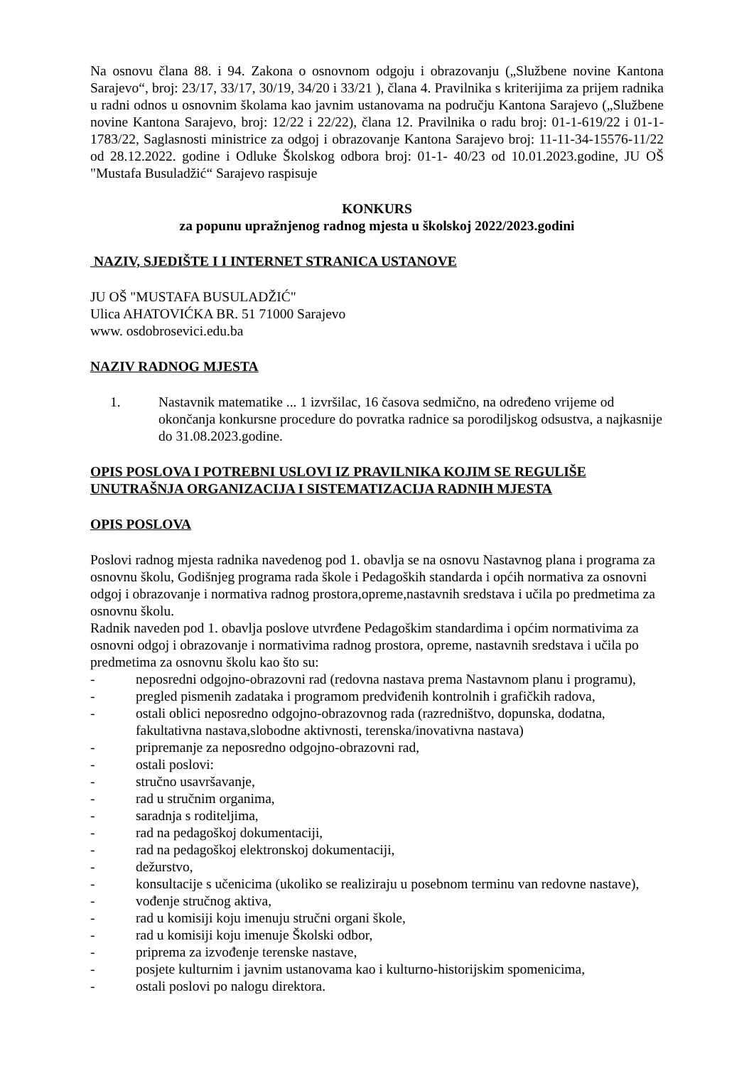Na osnovu člana 88. i 94. Zakona o osnovnom odgoju i obrazovanju („Službene novine Kantona Sarajevo“, broj: 23/17, 33/17, 30/19, 34/20 i 33/21 ), člana 4. Pravilnika s kriterijima za prijem radnika u radni odnos u osnovnim školama kao javnim ustanovama na području Kantona Sarajevo („Službene novine Kantona Sarajevo, broj: 12/22 i 22/22), člana 12. Pravilnika o radu broj: 01-1-619/22 i 01-1-1783/22, Saglasnosti ministrice za odgoj i obrazovanje Kantona Sarajevo broj: 11-11-34-15576-11/22 od 28.12.2022. godine i Odluke Školskog odbora broj: 01-1- 40/23 od 10.01.2023.godine, JU OŠ "Mustafa Busuladžić“ Sarajevo raspisuje
KONKURS
za popunu upražnjenog radnog mjesta u školskoj 2022/2023.godini
NAZIV, SJEDIŠTE I I INTERNET STRANICA USTANOVE
JU OŠ "MUSTAFA BUSULADŽIĆ"
Ulica AHATOVIĆKA BR. 51 71000 Sarajevo
www. osdobrosevici.edu.ba
NAZIV RADNOG MJESTA
1. Nastavnik matematike ... 1 izvršilac, 16 časova sedmično, na određeno vrijeme od okončanja konkursne procedure do povratka radnice sa porodiljskog odsustva, a najkasnije do 31.08.2023.godine.
OPIS POSLOVA I POTREBNI USLOVI IZ PRAVILNIKA KOJIM SE REGULIŠE UNUTRAŠNJA ORGANIZACIJA I SISTEMATIZACIJA RADNIH MJESTA
OPIS POSLOVA
Poslovi radnog mjesta radnika navedenog pod 1. obavlja se na osnovu Nastavnog plana i programa za osnovnu školu, Godišnjeg programa rada škole i Pedagoških standarda i općih normativa za osnovni odgoj i obrazovanje i normativa radnog prostora,opreme,nastavnih sredstava i učila po predmetima za osnovnu školu.
Radnik naveden pod 1. obavlja poslove utvrđene Pedagoškim standardima i općim normativima za osnovni odgoj i obrazovanje i normativima radnog prostora, opreme, nastavnih sredstava i učila po predmetima za osnovnu školu kao što su:
- neposredni odgojno-obrazovni rad (redovna nastava prema Nastavnom planu i programu),
- pregled pismenih zadataka i programom predviđenih kontrolnih i grafičkih radova,
- ostali oblici neposredno odgojno-obrazovnog rada (razredništvo, dopunska, dodatna, fakultativna nastava,slobodne aktivnosti, terenska/inovativna nastava)
- pripremanje za neposredno odgojno-obrazovni rad,
- ostali poslovi:
- stručno usavršavanje,
- rad u stručnim organima,
- saradnja s roditeljima,
- rad na pedagoškoj dokumentaciji,
- rad na pedagoškoj elektronskoj dokumentaciji,
- dežurstvo,
- konsultacije s učenicima (ukoliko se realiziraju u posebnom terminu van redovne nastave),
- vođenje stručnog aktiva,
- rad u komisiji koju imenuju stručni organi škole,
- rad u komisiji koju imenuje Školski odbor,
- priprema za izvođenje terenske nastave,
- posjete kulturnim i javnim ustanovama kao i kulturno-historijskim spomenicima,
- ostali poslovi po nalogu direktora.